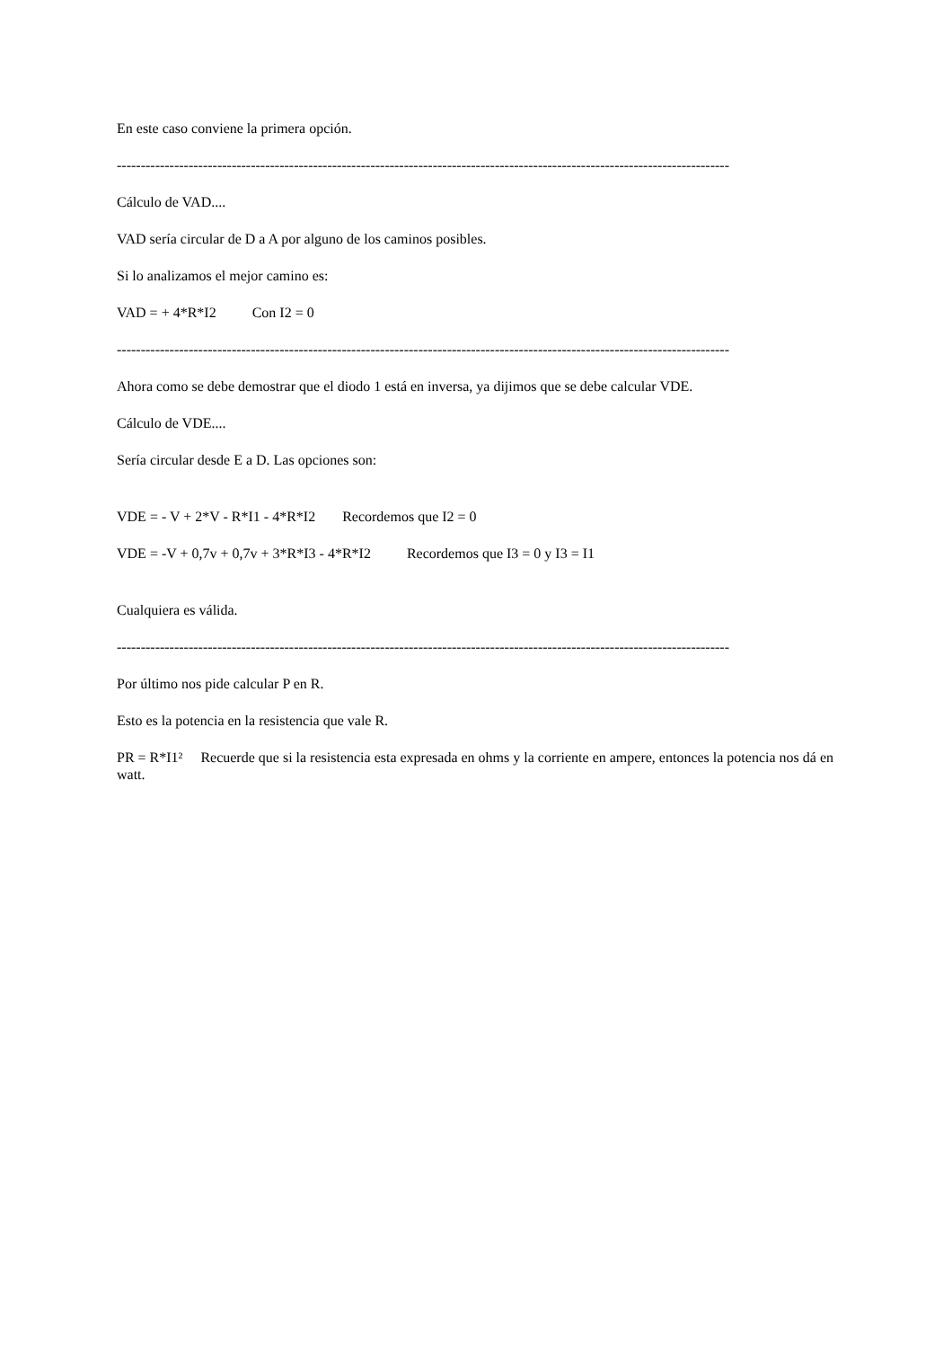En este caso conviene la primera opción.
--------------------------------------------------------------------------------------------------------------------------------
Cálculo de VAD....
VAD sería circular de D a A por alguno de los caminos posibles.
Si lo analizamos el mejor camino es:
VAD = + 4*R*I2 Con I2 = 0
--------------------------------------------------------------------------------------------------------------------------------
Ahora como se debe demostrar que el diodo 1 está en inversa, ya dijimos que se debe calcular VDE.
Cálculo de VDE....
Sería circular desde E a D. Las opciones son:
VDE = - V + 2*V - R*I1 - 4*R*I2 Recordemos que I2 = 0
VDE = -V + 0,7v + 0,7v + 3*R*I3 - 4*R*I2 Recordemos que I3 = 0 y I3 = I1
Cualquiera es válida.
--------------------------------------------------------------------------------------------------------------------------------
Por último nos pide calcular P en R.
Esto es la potencia en la resistencia que vale R.
PR = R*I1² Recuerde que si la resistencia esta expresada en ohms y la corriente en ampere, entonces la potencia nos dá en watt.